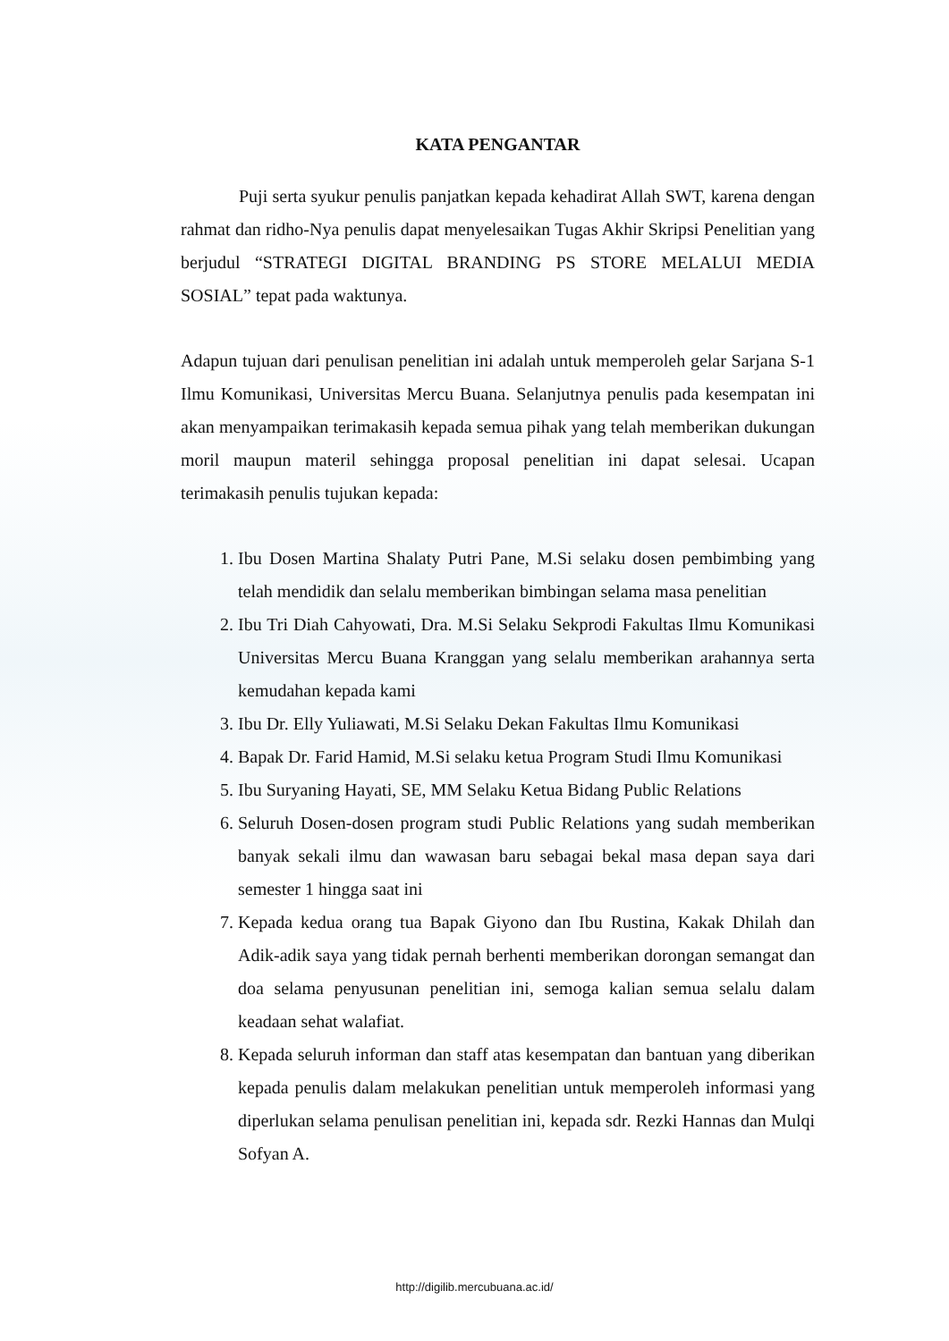KATA PENGANTAR
Puji serta syukur penulis panjatkan kepada kehadirat Allah SWT, karena dengan rahmat dan ridho-Nya penulis dapat menyelesaikan Tugas Akhir Skripsi Penelitian yang berjudul “STRATEGI DIGITAL BRANDING PS STORE MELALUI MEDIA SOSIAL” tepat pada waktunya.
Adapun tujuan dari penulisan penelitian ini adalah untuk memperoleh gelar Sarjana S-1 Ilmu Komunikasi, Universitas Mercu Buana. Selanjutnya penulis pada kesempatan ini akan menyampaikan terimakasih kepada semua pihak yang telah memberikan dukungan moril maupun materil sehingga proposal penelitian ini dapat selesai. Ucapan terimakasih penulis tujukan kepada:
1. Ibu Dosen Martina Shalaty Putri Pane, M.Si selaku dosen pembimbing yang telah mendidik dan selalu memberikan bimbingan selama masa penelitian
2. Ibu Tri Diah Cahyowati, Dra. M.Si Selaku Sekprodi Fakultas Ilmu Komunikasi Universitas Mercu Buana Kranggan yang selalu memberikan arahannya serta kemudahan kepada kami
3. Ibu Dr. Elly Yuliawati, M.Si Selaku Dekan Fakultas Ilmu Komunikasi
4. Bapak Dr. Farid Hamid, M.Si selaku ketua Program Studi Ilmu Komunikasi
5. Ibu Suryaning Hayati, SE, MM Selaku Ketua Bidang Public Relations
6. Seluruh Dosen-dosen program studi Public Relations yang sudah memberikan banyak sekali ilmu dan wawasan baru sebagai bekal masa depan saya dari semester 1 hingga saat ini
7. Kepada kedua orang tua Bapak Giyono dan Ibu Rustina, Kakak Dhilah dan Adik-adik saya yang tidak pernah berhenti memberikan dorongan semangat dan doa selama penyusunan penelitian ini, semoga kalian semua selalu dalam keadaan sehat walafiat.
8. Kepada seluruh informan dan staff atas kesempatan dan bantuan yang diberikan kepada penulis dalam melakukan penelitian untuk memperoleh informasi yang diperlukan selama penulisan penelitian ini, kepada sdr. Rezki Hannas dan Mulqi Sofyan A.
http://digilib.mercubuana.ac.id/